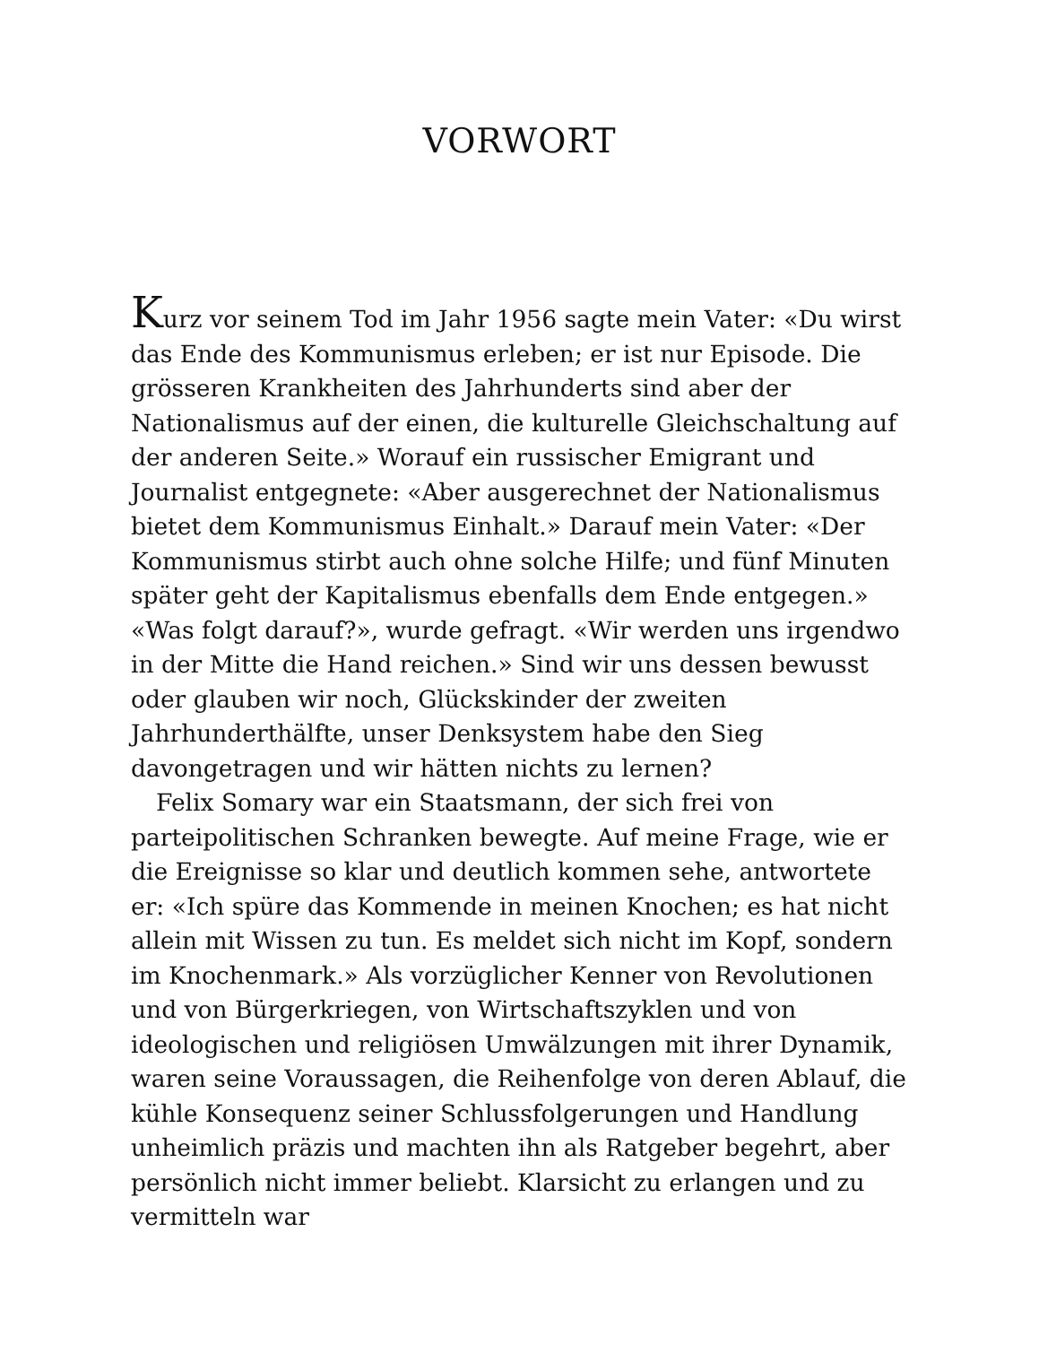VORWORT
Kurz vor seinem Tod im Jahr 1956 sagte mein Vater: «Du wirst das Ende des Kommunismus erleben; er ist nur Episode. Die grösseren Krankheiten des Jahrhunderts sind aber der Nationalismus auf der einen, die kulturelle Gleichschaltung auf der anderen Seite.» Worauf ein russischer Emigrant und Journalist entgegnete: «Aber ausgerechnet der Nationalismus bietet dem Kommunismus Einhalt.» Darauf mein Vater: «Der Kommunismus stirbt auch ohne solche Hilfe; und fünf Minuten später geht der Kapitalismus ebenfalls dem Ende entgegen.» «Was folgt darauf?», wurde gefragt. «Wir werden uns irgendwo in der Mitte die Hand reichen.» Sind wir uns dessen bewusst oder glauben wir noch, Glückskinder der zweiten Jahrhunderthälfte, unser Denksystem habe den Sieg davongetragen und wir hätten nichts zu lernen?
Felix Somary war ein Staatsmann, der sich frei von parteipolitischen Schranken bewegte. Auf meine Frage, wie er die Ereignisse so klar und deutlich kommen sehe, antwortete er: «Ich spüre das Kommende in meinen Knochen; es hat nicht allein mit Wissen zu tun. Es meldet sich nicht im Kopf, sondern im Knochenmark.» Als vorzüglicher Kenner von Revolutionen und von Bürgerkriegen, von Wirtschaftszyklen und von ideologischen und religiösen Umwälzungen mit ihrer Dynamik, waren seine Voraussagen, die Reihenfolge von deren Ablauf, die kühle Konsequenz seiner Schlussfolgerungen und Handlung unheimlich präzis und machten ihn als Ratgeber begehrt, aber persönlich nicht immer beliebt. Klarsicht zu erlangen und zu vermitteln war